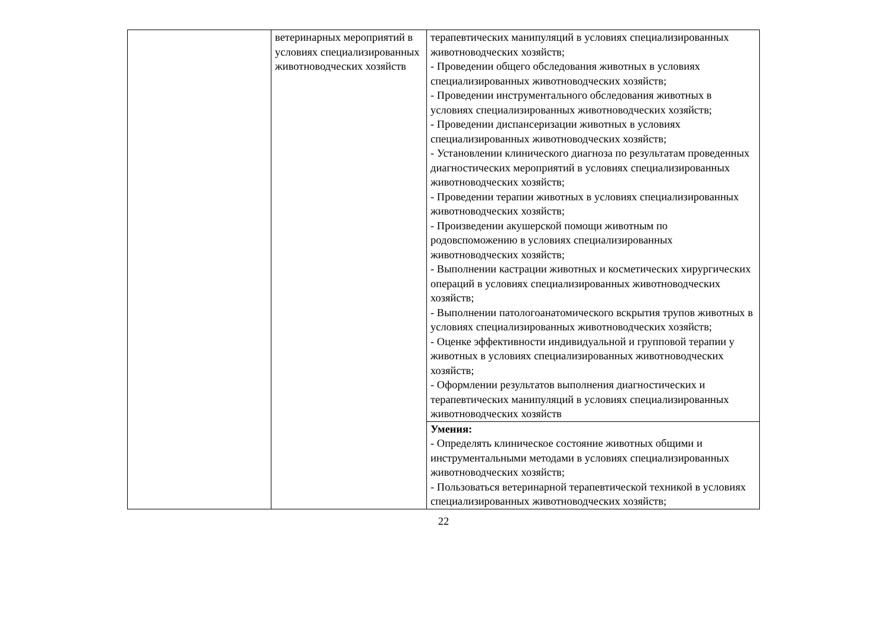| | ветеринарных мероприятий в условиях специализированных животноводческих хозяйств | терапевтических манипуляций в условиях специализированных животноводческих хозяйств; - Проведении общего обследования животных в условиях специализированных животноводческих хозяйств; - Проведении инструментального обследования животных в условиях специализированных животноводческих хозяйств; - Проведении диспансеризации животных в условиях специализированных животноводческих хозяйств; - Установлении клинического диагноза по результатам проведенных диагностических мероприятий в условиях специализированных животноводческих хозяйств; - Проведении терапии животных в условиях специализированных животноводческих хозяйств; - Произведении акушерской помощи животным по родовспоможению в условиях специализированных животноводческих хозяйств; - Выполнении кастрации животных и косметических хирургических операций в условиях специализированных животноводческих хозяйств; - Выполнении патологоанатомического вскрытия трупов животных в условиях специализированных животноводческих хозяйств; - Оценке эффективности индивидуальной и групповой терапии у животных в условиях специализированных животноводческих хозяйств; - Оформлении результатов выполнения диагностических и терапевтических манипуляций в условиях специализированных животноводческих хозяйств |
| | | Умения: - Определять клиническое состояние животных общими и инструментальными методами в условиях специализированных животноводческих хозяйств; - Пользоваться ветеринарной терапевтической техникой в условиях специализированных животноводческих хозяйств; |
22